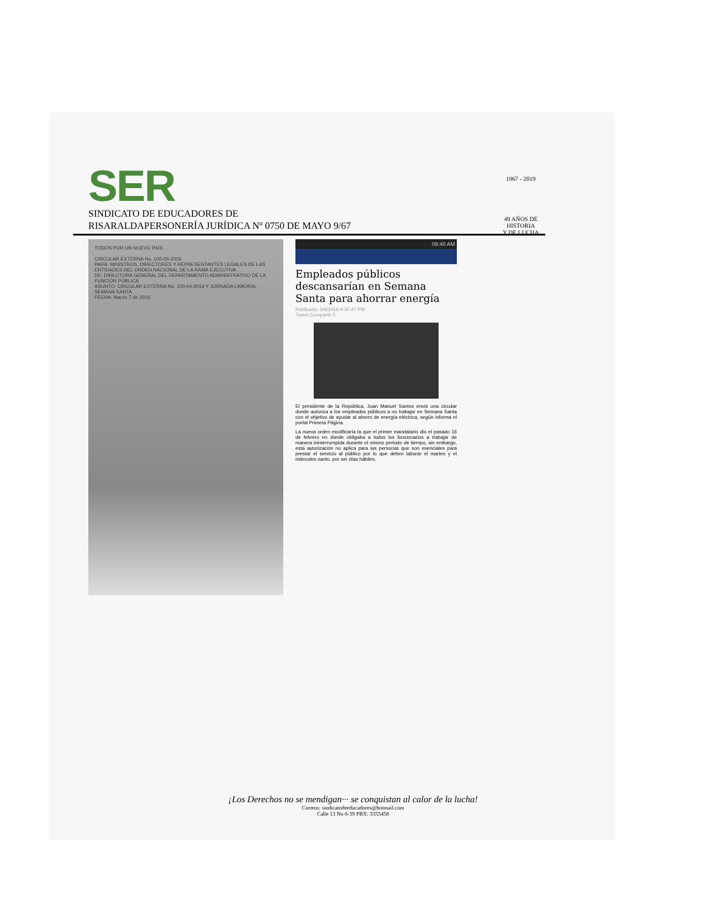SER
SINDICATO DE EDUCADORES DE
RISARALDAPERSONERÍA JURÍDICA Nº 0750 DE MAYO 9/67
1967 - 2019
49 AÑOS DE HISTORIA
Y DE LUCHA
TODOS POR UN NUEVO PAÍS
CIRCULAR EXTERNA No. 100-05-2016
PARA: MINISTROS, DIRECTORES Y REPRESENTANTES LEGALES DE LAS ENTIDADES DEL ORDEN NACIONAL DE LA RAMA EJECUTIVA
DE: DIRECTORA GENERAL DEL DEPARTAMENTO ADMINISTRATIVO DE LA FUNCIÓN PÚBLICA
ASUNTO: CIRCULAR EXTERNA No. 100-04-2016 Y JORNADA LABORAL SEMANA SANTA
FECHA: Marzo 7 de 2016
08:40 AM
Empleados públicos descansarían en Semana Santa para ahorrar energía
Publicado: 3/9/2016 9:30:47 PM
Tweet Compartir 0
El presidente de la República, Juan Manuel Santos envió una circular donde autoriza a los empleados públicos a no trabajar en Semana Santa con el objetivo de ayudar al ahorro de energía eléctrica, según informa el portal Primera Página.
La nueva orden modificaría la que el primer mandatario dio el pasado 16 de febrero en donde obligaba a todos los funcionarios a trabajar de manera ininterrumpida durante el mismo periodo de tiempo, sin embargo, esta autorización no aplica para las personas que son esenciales para prestar el servicio al público por lo que deben laborar el martes y el miércoles santo, por ser días hábiles.
¡Los Derechos no se mendigan··· se conquistan al calor de la lucha!
Correos: sindicatodeeducadores@hotmail.com
Calle 13 No 6-39 PBX: 3355458